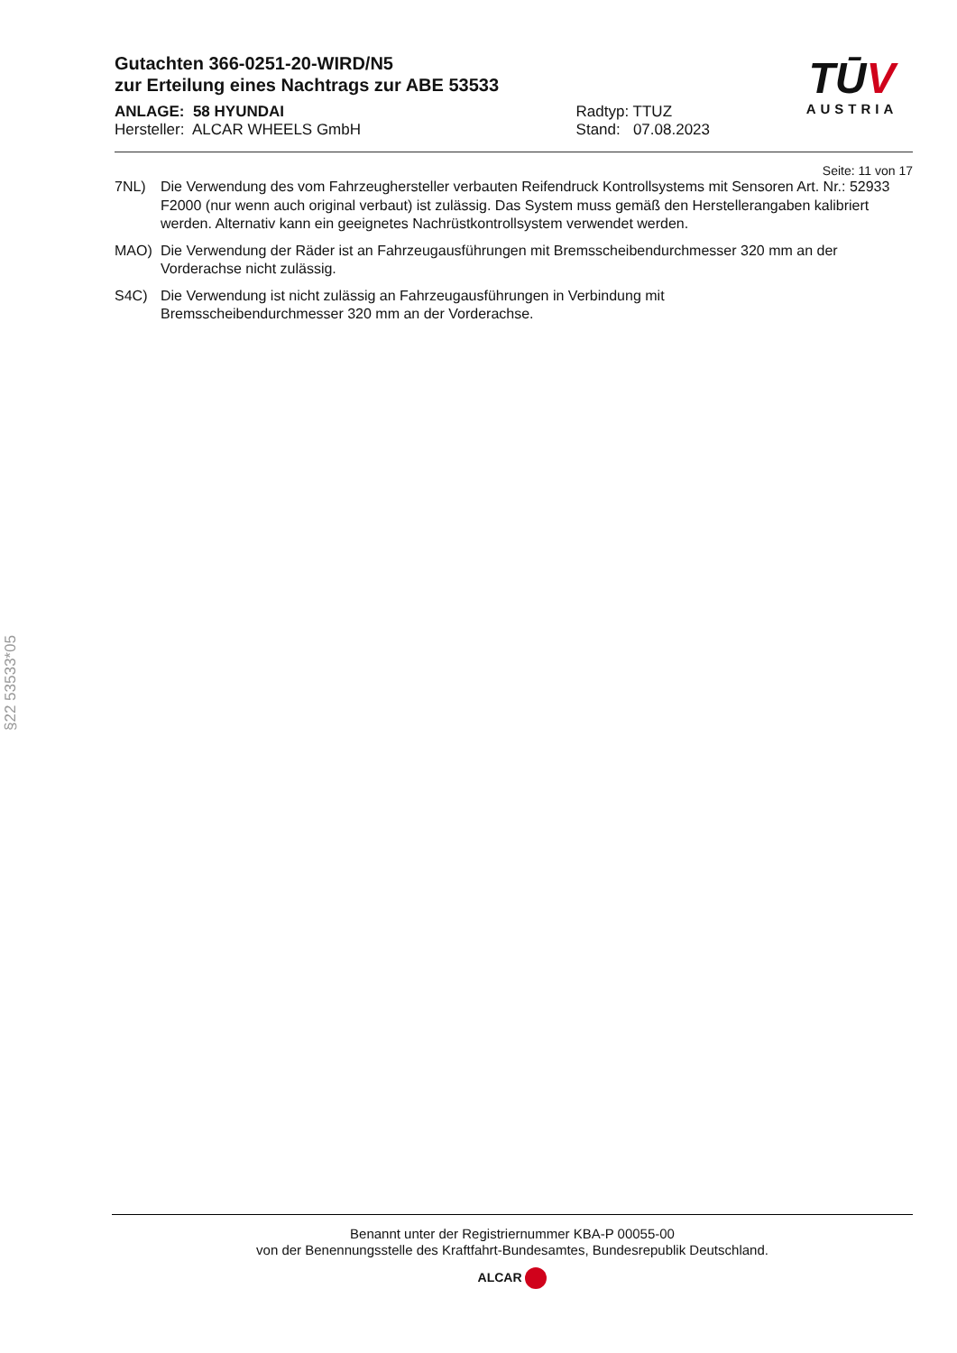TŪV
AUSTRIA
Gutachten 366-0251-20-WIRD/N5
zur Erteilung eines Nachtrags zur ABE 53533
ANLAGE: 58 HYUNDAI
Hersteller: ALCAR WHEELS GmbH
Radtyp: TTUZ
Stand: 07.08.2023
Seite: 11 von 17
7NL) Die Verwendung des vom Fahrzeughersteller verbauten Reifendruck Kontrollsystems mit Sensoren Art. Nr.: 52933 F2000 (nur wenn auch original verbaut) ist zulässig. Das System muss gemäß den Herstellerangaben kalibriert werden. Alternativ kann ein geeignetes Nachrüstkontrollsystem verwendet werden.
MAO) Die Verwendung der Räder ist an Fahrzeugausführungen mit Bremsscheibendurchmesser 320 mm an der Vorderachse nicht zulässig.
S4C) Die Verwendung ist nicht zulässig an Fahrzeugausführungen in Verbindung mit
Bremsscheibendurchmesser 320 mm an der Vorderachse.
§22 53533*05
Benannt unter der Registriernummer KBA-P 00055-00
von der Benennungsstelle des Kraftfahrt-Bundesamtes, Bundesrepublik Deutschland.
ALCAR